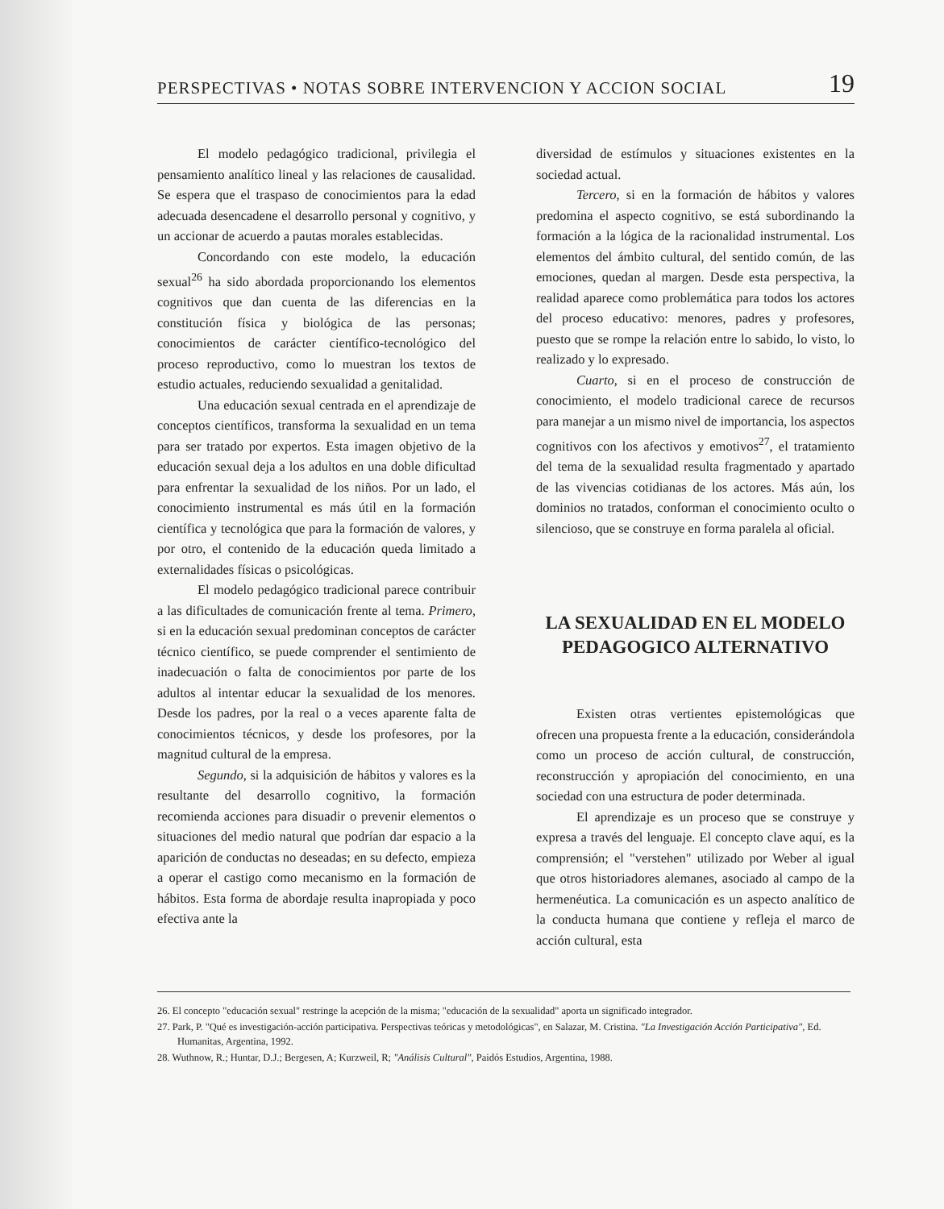PERSPECTIVAS • NOTAS SOBRE INTERVENCION Y ACCION SOCIAL 19
El modelo pedagógico tradicional, privilegia el pensamiento analítico lineal y las relaciones de causalidad. Se espera que el traspaso de conocimientos para la edad adecuada desencadene el desarrollo personal y cognitivo, y un accionar de acuerdo a pautas morales establecidas.
Concordando con este modelo, la educación sexual<sup>26</sup> ha sido abordada proporcionando los elementos cognitivos que dan cuenta de las diferencias en la constitución física y biológica de las personas; conocimientos de carácter científico-tecnológico del proceso reproductivo, como lo muestran los textos de estudio actuales, reduciendo sexualidad a genitalidad.
Una educación sexual centrada en el aprendizaje de conceptos científicos, transforma la sexualidad en un tema para ser tratado por expertos. Esta imagen objetivo de la educación sexual deja a los adultos en una doble dificultad para enfrentar la sexualidad de los niños. Por un lado, el conocimiento instrumental es más útil en la formación científica y tecnológica que para la formación de valores, y por otro, el contenido de la educación queda limitado a externalidades físicas o psicológicas.
El modelo pedagógico tradicional parece contribuir a las dificultades de comunicación frente al tema. Primero, si en la educación sexual predominan conceptos de carácter técnico científico, se puede comprender el sentimiento de inadecuación o falta de conocimientos por parte de los adultos al intentar educar la sexualidad de los menores. Desde los padres, por la real o a veces aparente falta de conocimientos técnicos, y desde los profesores, por la magnitud cultural de la empresa.
Segundo, si la adquisición de hábitos y valores es la resultante del desarrollo cognitivo, la formación recomienda acciones para disuadir o prevenir elementos o situaciones del medio natural que podrían dar espacio a la aparición de conductas no deseadas; en su defecto, empieza a operar el castigo como mecanismo en la formación de hábitos. Esta forma de abordaje resulta inapropiada y poco efectiva ante la
diversidad de estímulos y situaciones existentes en la sociedad actual.
Tercero, si en la formación de hábitos y valores predomina el aspecto cognitivo, se está subordinando la formación a la lógica de la racionalidad instrumental. Los elementos del ámbito cultural, del sentido común, de las emociones, quedan al margen. Desde esta perspectiva, la realidad aparece como problemática para todos los actores del proceso educativo: menores, padres y profesores, puesto que se rompe la relación entre lo sabido, lo visto, lo realizado y lo expresado.
Cuarto, si en el proceso de construcción de conocimiento, el modelo tradicional carece de recursos para manejar a un mismo nivel de importancia, los aspectos cognitivos con los afectivos y emotivos<sup>27</sup>, el tratamiento del tema de la sexualidad resulta fragmentado y apartado de las vivencias cotidianas de los actores. Más aún, los dominios no tratados, conforman el conocimiento oculto o silencioso, que se construye en forma paralela al oficial.
LA SEXUALIDAD EN EL MODELO PEDAGOGICO ALTERNATIVO
Existen otras vertientes epistemológicas que ofrecen una propuesta frente a la educación, considerándola como un proceso de acción cultural, de construcción, reconstrucción y apropiación del conocimiento, en una sociedad con una estructura de poder determinada.
El aprendizaje es un proceso que se construye y expresa a través del lenguaje. El concepto clave aquí, es la comprensión; el "verstehen" utilizado por Weber al igual que otros historiadores alemanes, asociado al campo de la hermenéutica. La comunicación es un aspecto analítico de la conducta humana que contiene y refleja el marco de acción cultural, esta
26. El concepto "educación sexual" restringe la acepción de la misma; "educación de la sexualidad" aporta un significado integrador.
27. Park, P. "Qué es investigación-acción participativa. Perspectivas teóricas y metodológicas", en Salazar, M. Cristina. "La Investigación Acción Participativa", Ed. Humanitas, Argentina, 1992.
28. Wuthnow, R.; Huntar, D.J.; Bergesen, A; Kurzweil, R; "Análisis Cultural", Paidós Estudios, Argentina, 1988.